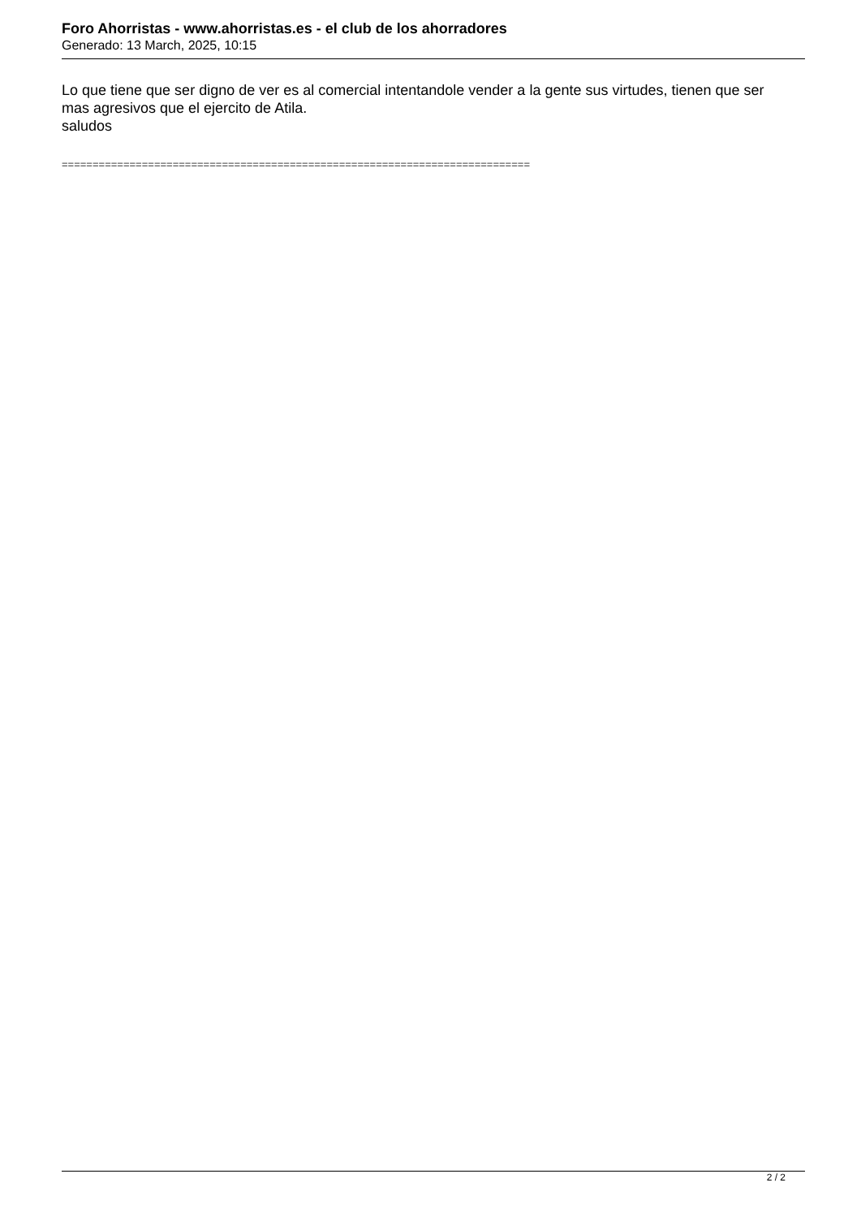Foro Ahorristas - www.ahorristas.es - el club de los ahorradores
Generado: 13 March, 2025, 10:15
Lo que tiene que ser digno de ver es al comercial intentandole vender a la gente sus virtudes, tienen que ser mas agresivos que el ejercito de Atila.
saludos
============================================================================
2 / 2